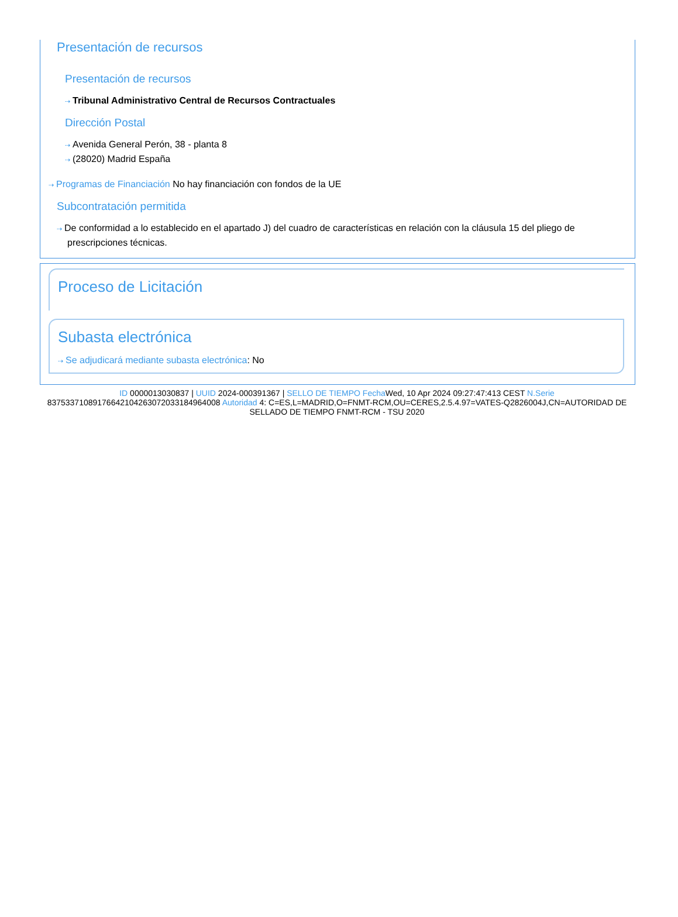Presentación de recursos
Presentación de recursos
⇢ Tribunal Administrativo Central de Recursos Contractuales
Dirección Postal
⇢ Avenida General Perón, 38 - planta 8
⇢ (28020) Madrid España
⇢ Programas de Financiación No hay financiación con fondos de la UE
Subcontratación permitida
⇢ De conformidad a lo establecido en el apartado J) del cuadro de características en relación con la cláusula 15 del pliego de prescripciones técnicas.
Proceso de Licitación
Subasta electrónica
⇢ Se adjudicará mediante subasta electrónica: No
ID 0000013030837 | UUID 2024-000391367 | SELLO DE TIEMPO Fecha Wed, 10 Apr 2024 09:27:47:413 CEST N.Serie 83753371089176642104263072033184964008 Autoridad 4: C=ES,L=MADRID,O=FNMT-RCM,OU=CERES,2.5.4.97=VATES-Q2826004J,CN=AUTORIDAD DE SELLADO DE TIEMPO FNMT-RCM - TSU 2020